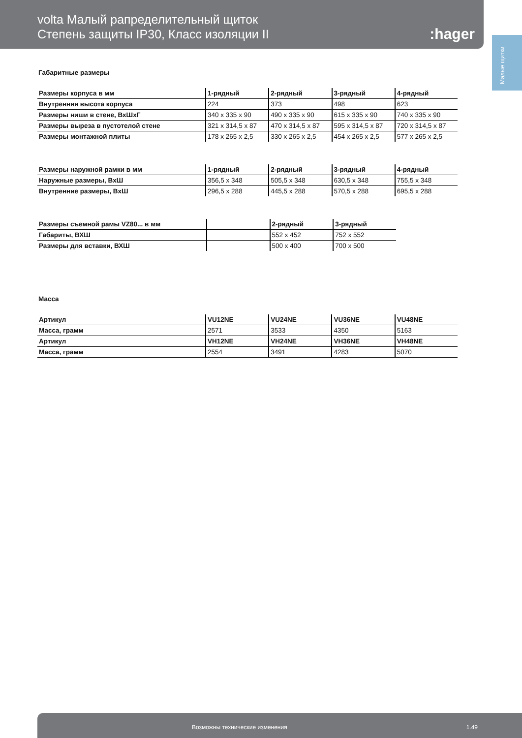volta Малый рапределительный щиток
Степень защиты IP30, Класс изоляции II
:hager
Малые щитки
Габаритные размеры
| Размеры корпуса в мм | 1-рядный | 2-рядный | 3-рядный | 4-рядный |
| --- | --- | --- | --- | --- |
| Внутренняя высота корпуса | 224 | 373 | 498 | 623 |
| Размеры ниши в стене, ВхШхГ | 340 x 335 x 90 | 490 x 335 x 90 | 615 x 335 x 90 | 740 x 335 x 90 |
| Размеры выреза в пустотелой стене | 321 x 314,5 x 87 | 470 x 314,5 x 87 | 595 x 314,5 x 87 | 720 x 314,5 x 87 |
| Размеры монтажной плиты | 178 x 265 x 2,5 | 330 x 265 x 2,5 | 454 x 265 x 2,5 | 577 x 265 x 2,5 |
| Размеры наружной рамки в мм | 1-рядный | 2-рядный | 3-рядный | 4-рядный |
| --- | --- | --- | --- | --- |
| Наружные размеры, ВхШ | 356,5 x 348 | 505,5 x 348 | 630,5 x 348 | 755,5 x 348 |
| Внутренние размеры, ВхШ | 296,5 x 288 | 445,5 x 288 | 570,5 x 288 | 695,5 x 288 |
| Размеры съемной рамы VZ80... в мм | | 2-рядный | 3-рядный |
| --- | --- | --- | --- |
| Габариты, ВХШ | | 552 x 452 | 752 x 552 |
| Размеры для вставки, ВХШ | | 500 x 400 | 700 x 500 |
Масса
| Артикул | VU12NE | VU24NE | VU36NE | VU48NE |
| --- | --- | --- | --- | --- |
| Масса, грамм | 2571 | 3533 | 4350 | 5163 |
| Артикул | VH12NE | VH24NE | VH36NE | VH48NE |
| Масса, грамм | 2554 | 3491 | 4283 | 5070 |
Возможны технические изменения 1.49